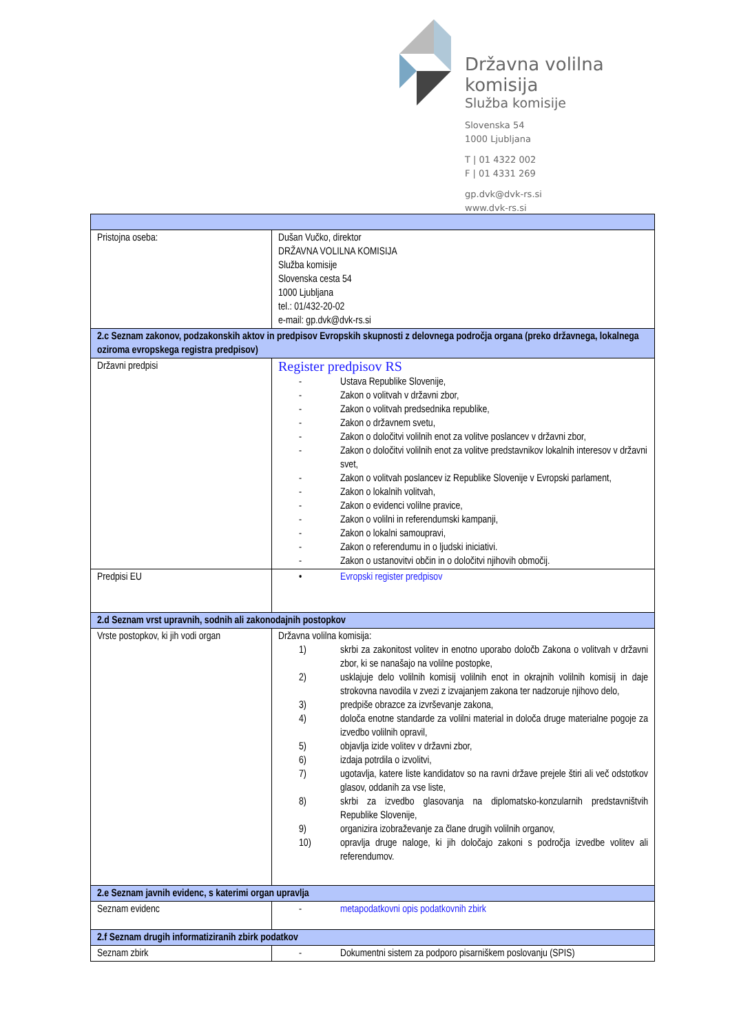Državna volilna komisija
Služba komisije
Slovenska 54
1000 Ljubljana
T | 01 4322 002
F | 01 4331 269
gp.dvk@dvk-rs.si
www.dvk-rs.si
| Pristojna oseba: | Dušan Vučko, direktor DRŽAVNA VOLILNA KOMISIJA Služba komisije Slovenska cesta 54 1000 Ljubljana tel.: 01/432-20-02 e-mail: gp.dvk@dvk-rs.si |
| 2.c Seznam zakonov, podzakonskih aktov in predpisov Evropskih skupnosti z delovnega področja organa (preko državnega, lokalnega oziroma evropskega registra predpisov) | |
| Državni predpisi | Register predpisov RS - Ustava Republike Slovenije, - Zakon o volitvah v državni zbor, - Zakon o volitvah predsednika republike, - Zakon o državnem svetu, - Zakon o določitvi volilnih enot za volitve poslancev v državni zbor, - Zakon o določitvi volilnih enot za volitve predstavnikov lokalnih interesov v državni svet, - Zakon o volitvah poslancev iz Republike Slovenije v Evropski parlament, - Zakon o lokalnih volitvah, - Zakon o evidenci volilne pravice, - Zakon o volilni in referendumski kampanji, - Zakon o lokalni samoupravi, - Zakon o referendumu in o ljudski iniciativi. - Zakon o ustanovitvi občin in o določitvi njihovih območij. |
| Predpisi EU | • Evropski register predpisov |
| 2.d Seznam vrst upravnih, sodnih ali zakonodajnih postopkov | |
| Vrste postopkov, ki jih vodi organ | Državna volilna komisija: 1) skrbi za zakonitost volitev in enotno uporabo določb Zakona o volitvah v državni zbor, ki se nanašajo na volilne postopke, 2) usklajuje delo volilnih komisij volilnih enot in okrajnih volilnih komisij in daje strokovna navodila v zvezi z izvajanjem zakona ter nadzoruje njihovo delo, 3) predpiše obrazce za izvrševanje zakona, 4) določa enotne standarde za volilni material in določa druge materialne pogoje za izvedbo volilnih opravil, 5) objavlja izide volitev v državni zbor, 6) izdaja potrdila o izvolitvi, 7) ugotavlja, katere liste kandidatov so na ravni države prejele štiri ali več odstotkov glasov, oddanih za vse liste, 8) skrbi za izvedbo glasovanja na diplomatsko-konzularnih predstavništvih Republike Slovenije, 9) organizira izobraževanje za člane drugih volilnih organov, 10) opravlja druge naloge, ki jih določajo zakoni s področja izvedbe volitev ali referendumov. |
| 2.e Seznam javnih evidenc, s katerimi organ upravlja | |
| Seznam evidenc | - metapodatkovni opis podatkovnih zbirk |
| 2.f Seznam drugih informatiziranih zbirk podatkov | |
| Seznam zbirk | - Dokumentni sistem za podporo pisarniškem poslovanju (SPIS) |